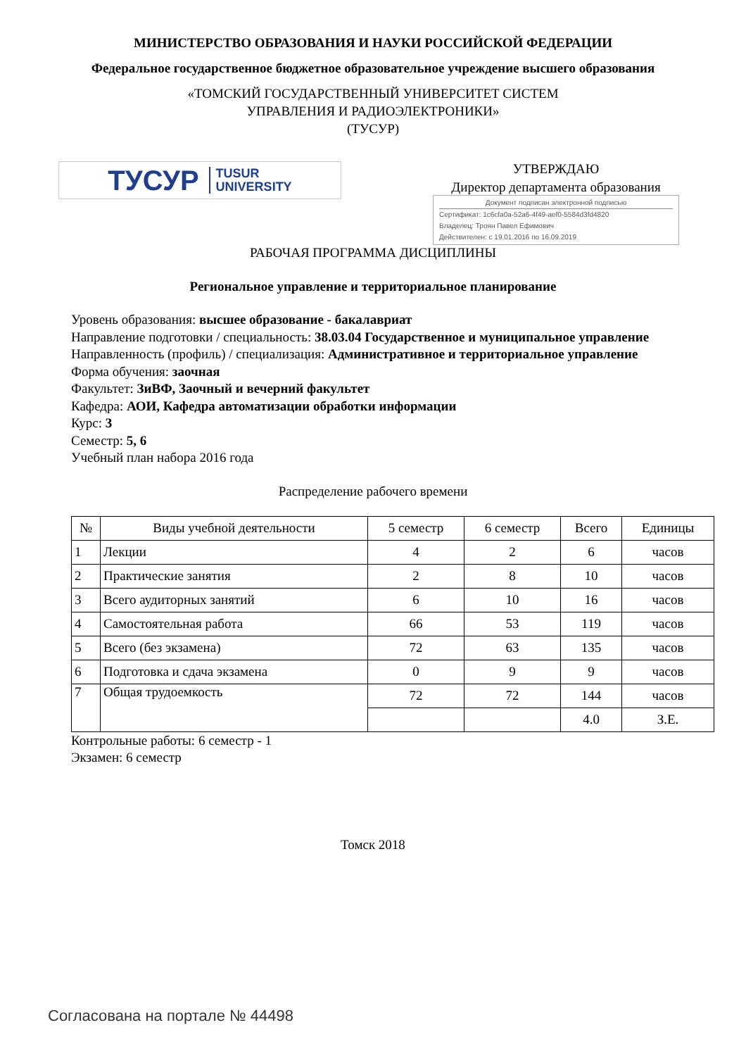МИНИСТЕРСТВО ОБРАЗОВАНИЯ И НАУКИ РОССИЙСКОЙ ФЕДЕРАЦИИ
Федеральное государственное бюджетное образовательное учреждение высшего образования
«ТОМСКИЙ ГОСУДАРСТВЕННЫЙ УНИВЕРСИТЕТ СИСТЕМ
УПРАВЛЕНИЯ И РАДИОЭЛЕКТРОНИКИ»
(ТУСУР)
ТУСУР TUSUR
UNIVERSITY
УТВЕРЖДАЮ
Директор департамента образования
Документ подписан электронной подписью
Сертификат: 1c6cfa0a-52a6-4f49-aef0-5584d3fd4820
Владелец: Троян Павел Ефимович
Действителен: с 19.01.2016 по 16.09.2019
РАБОЧАЯ ПРОГРАММА ДИСЦИПЛИНЫ
Региональное управление и территориальное планирование
Уровень образования: высшее образование - бакалавриат
Направление подготовки / специальность: 38.03.04 Государственное и муниципальное управление
Направленность (профиль) / специализация: Административное и территориальное управление
Форма обучения: заочная
Факультет: ЗиВФ, Заочный и вечерний факультет
Кафедра: АОИ, Кафедра автоматизации обработки информации
Курс: 3
Семестр: 5, 6
Учебный план набора 2016 года
Распределение рабочего времени
| № | Виды учебной деятельности | 5 семестр | 6 семестр | Всего | Единицы |
| --- | --- | --- | --- | --- | --- |
| 1 | Лекции | 4 | 2 | 6 | часов |
| 2 | Практические занятия | 2 | 8 | 10 | часов |
| 3 | Всего аудиторных занятий | 6 | 10 | 16 | часов |
| 4 | Самостоятельная работа | 66 | 53 | 119 | часов |
| 5 | Всего (без экзамена) | 72 | 63 | 135 | часов |
| 6 | Подготовка и сдача экзамена | 0 | 9 | 9 | часов |
| 7 | Общая трудоемкость | 72 | 72 | 144 | часов |
| | | | | 4.0 | З.Е. |
Контрольные работы: 6 семестр - 1
Экзамен: 6 семестр
Томск 2018
Согласована на портале № 44498